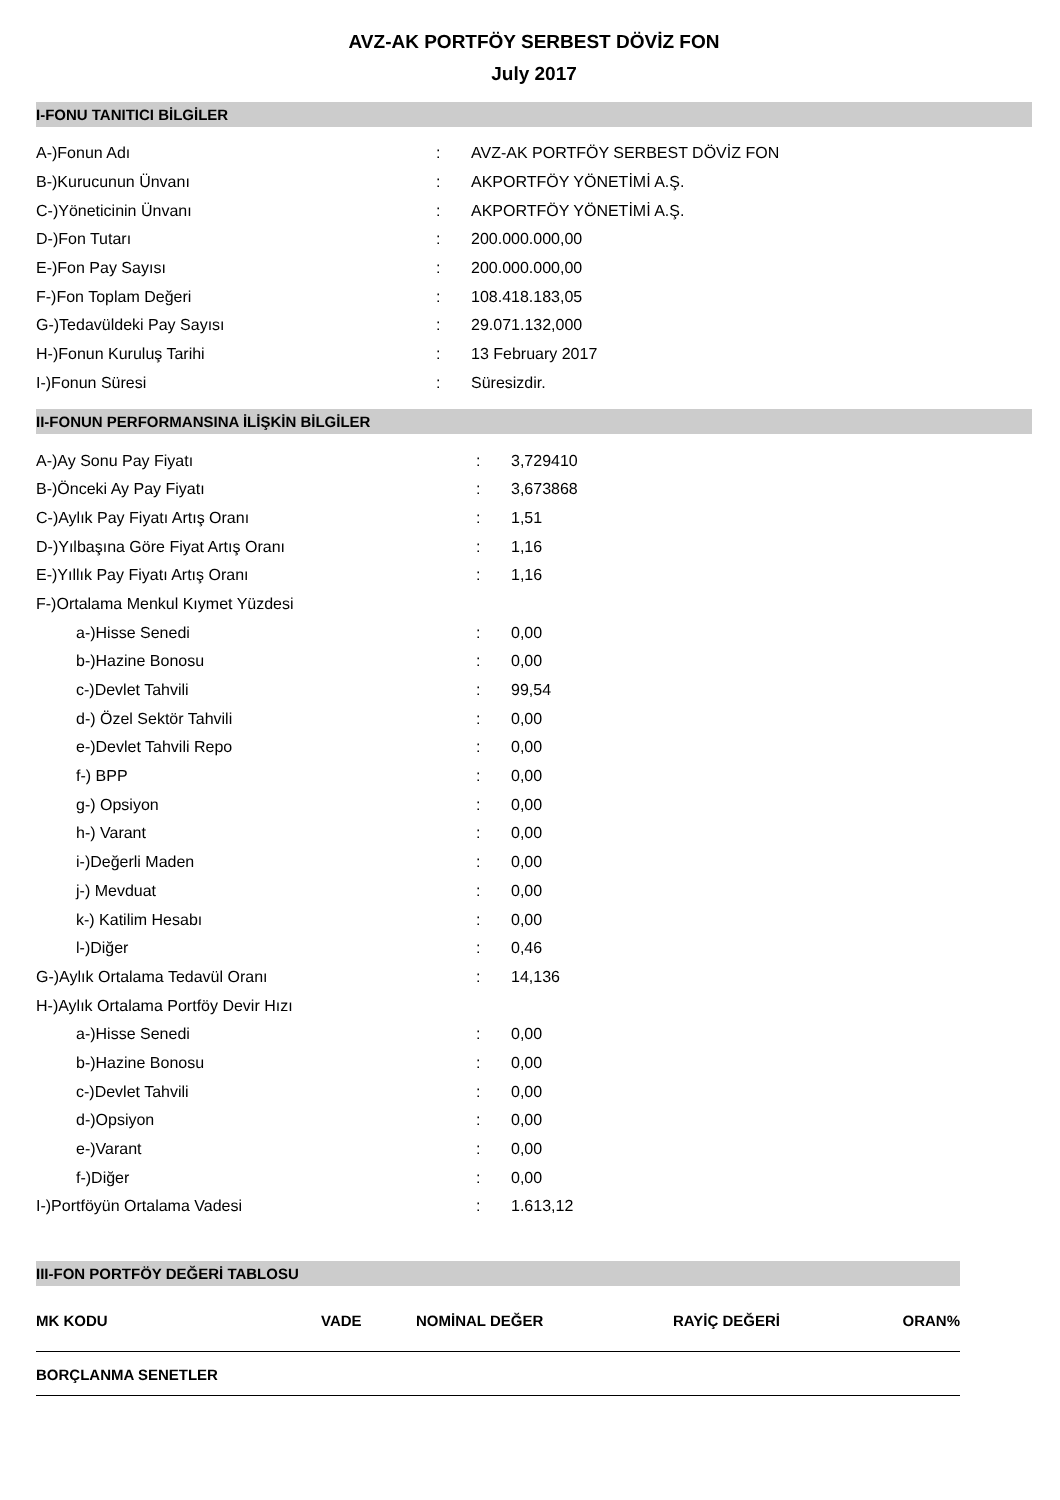AVZ-AK PORTFÖY SERBEST DÖVİZ FON
July 2017
I-FONU TANITICI BİLGİLER
| A-)Fonun Adı | : | AVZ-AK PORTFÖY SERBEST DÖVİZ FON |
| B-)Kurucunun Ünvanı | : | AKPORTFÖY YÖNETİMİ A.Ş. |
| C-)Yöneticinin Ünvanı | : | AKPORTFÖY YÖNETİMİ A.Ş. |
| D-)Fon Tutarı | : | 200.000.000,00 |
| E-)Fon Pay Sayısı | : | 200.000.000,00 |
| F-)Fon Toplam Değeri | : | 108.418.183,05 |
| G-)Tedavüldeki Pay Sayısı | : | 29.071.132,000 |
| H-)Fonun Kuruluş Tarihi | : | 13 February 2017 |
| I-)Fonun Süresi | : | Süresizdir. |
II-FONUN PERFORMANSINA İLİŞKİN BİLGİLER
| A-)Ay Sonu Pay Fiyatı | : | 3,729410 |
| B-)Önceki Ay Pay Fiyatı | : | 3,673868 |
| C-)Aylık Pay Fiyatı Artış Oranı | : | 1,51 |
| D-)Yılbaşına Göre Fiyat Artış Oranı | : | 1,16 |
| E-)Yıllık Pay Fiyatı Artış Oranı | : | 1,16 |
| F-)Ortalama Menkul Kıymet Yüzdesi | | |
| a-)Hisse Senedi | : | 0,00 |
| b-)Hazine Bonosu | : | 0,00 |
| c-)Devlet Tahvili | : | 99,54 |
| d-) Özel Sektör Tahvili | : | 0,00 |
| e-)Devlet Tahvili Repo | : | 0,00 |
| f-) BPP | : | 0,00 |
| g-) Opsiyon | : | 0,00 |
| h-) Varant | : | 0,00 |
| i-)Değerli Maden | : | 0,00 |
| j-) Mevduat | : | 0,00 |
| k-) Katilim Hesabı | : | 0,00 |
| l-)Diğer | : | 0,46 |
| G-)Aylık Ortalama Tedavül Oranı | : | 14,136 |
| H-)Aylık Ortalama Portföy Devir Hızı | | |
| a-)Hisse Senedi | : | 0,00 |
| b-)Hazine Bonosu | : | 0,00 |
| c-)Devlet Tahvili | : | 0,00 |
| d-)Opsiyon | : | 0,00 |
| e-)Varant | : | 0,00 |
| f-)Diğer | : | 0,00 |
| I-)Portföyün Ortalama Vadesi | : | 1.613,12 |
III-FON PORTFÖY DEĞERİ TABLOSU
| MK KODU | VADE | NOMİNAL DEĞER | RAYİÇ DEĞERİ | ORAN% |
| --- | --- | --- | --- | --- |
| BORÇLANMA SENETLER | | | | |